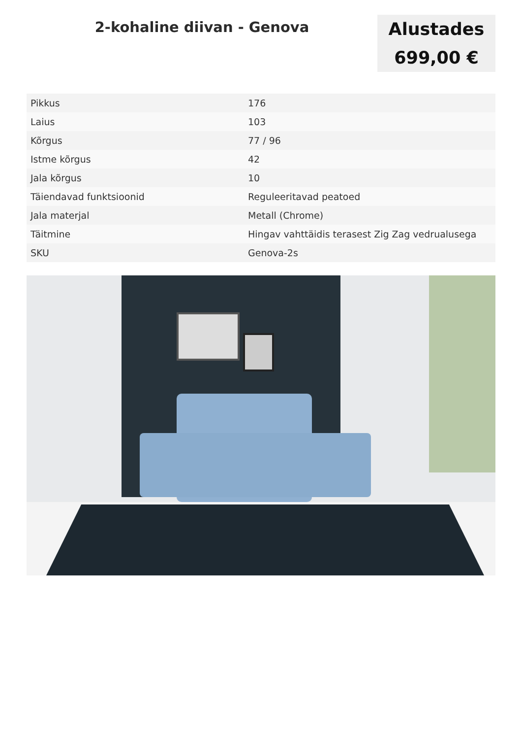2-kohaline diivan - Genova
Alustades
699,00 €
| Pikkus | 176 |
| Laius | 103 |
| Kõrgus | 77 / 96 |
| Istme kõrgus | 42 |
| Jala kõrgus | 10 |
| Täiendavad funktsioonid | Reguleeritavad peatoed |
| Jala materjal | Metall (Chrome) |
| Täitmine | Hingav vahttäidis terasest Zig Zag vedrualusega |
| SKU | Genova-2s |